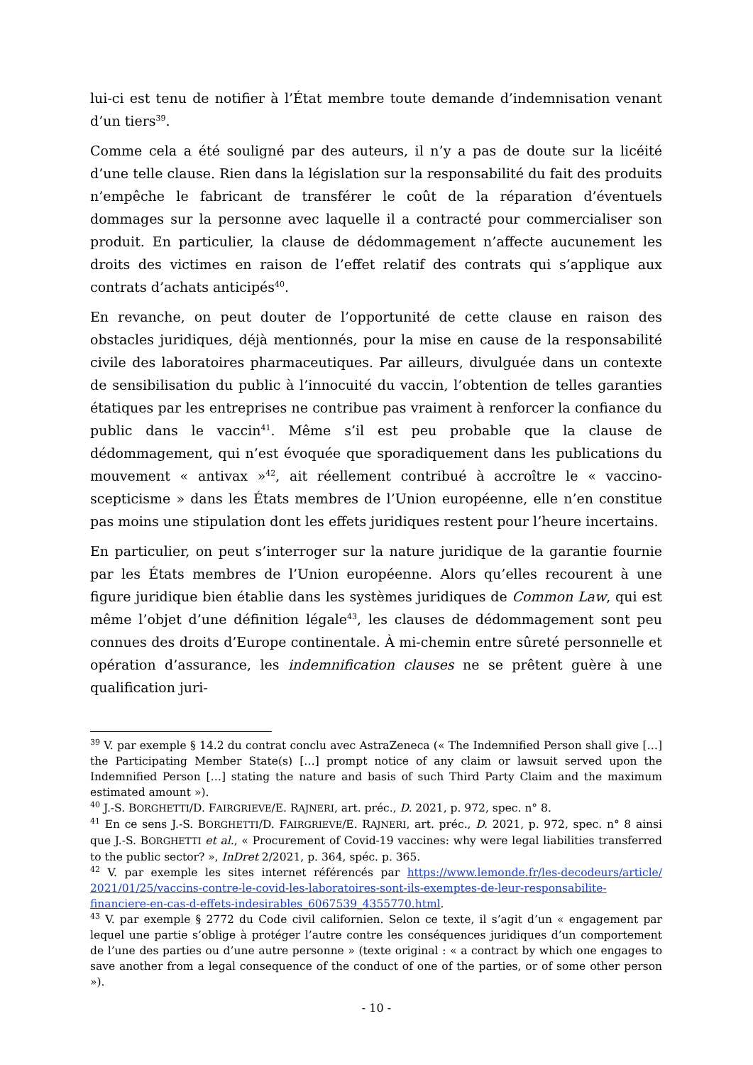lui-ci est tenu de notifier à l’État membre toute demande d’indemnisation venant d’un tiers<sup>39</sup>.
Comme cela a été souligné par des auteurs, il n’y a pas de doute sur la licéité d’une telle clause. Rien dans la législation sur la responsabilité du fait des produits n’empêche le fabricant de transférer le coût de la réparation d’éventuels dommages sur la personne avec laquelle il a contracté pour commercialiser son produit. En particulier, la clause de dédommagement n’affecte aucunement les droits des victimes en raison de l’effet relatif des contrats qui s’applique aux contrats d’achats anticipés<sup>40</sup>.
En revanche, on peut douter de l’opportunité de cette clause en raison des obstacles juridiques, déjà mentionnés, pour la mise en cause de la responsabilité civile des laboratoires pharmaceutiques. Par ailleurs, divulguée dans un contexte de sensibilisation du public à l’innocuité du vaccin, l’obtention de telles garanties étatiques par les entreprises ne contribue pas vraiment à renforcer la confiance du public dans le vaccin<sup>41</sup>. Même s’il est peu probable que la clause de dédommagement, qui n’est évoquée que sporadiquement dans les publications du mouvement « antivax »<sup>42</sup>, ait réellement contribué à accroître le « vaccino-scepticisme » dans les États membres de l’Union européenne, elle n’en constitue pas moins une stipulation dont les effets juridiques restent pour l’heure incertains.
En particulier, on peut s’interroger sur la nature juridique de la garantie fournie par les États membres de l’Union européenne. Alors qu’elles recourent à une figure juridique bien établie dans les systèmes juridiques de Common Law, qui est même l’objet d’une définition légale<sup>43</sup>, les clauses de dédommagement sont peu connues des droits d’Europe continentale. À mi-chemin entre sûreté personnelle et opération d’assurance, les indemnification clauses ne se prêtent guère à une qualification juri-
<sup>39</sup> V. par exemple § 14.2 du contrat conclu avec AstraZeneca (« The Indemnified Person shall give […] the Participating Member State(s) […] prompt notice of any claim or lawsuit served upon the Indemnified Person […] stating the nature and basis of such Third Party Claim and the maximum estimated amount »).
<sup>40</sup> J.-S. BORGHETTI/D. FAIRGRIEVE/E. RAJNERI, art. préc., D. 2021, p. 972, spec. n° 8.
<sup>41</sup> En ce sens J.-S. BORGHETTI/D. FAIRGRIEVE/E. RAJNERI, art. préc., D. 2021, p. 972, spec. n° 8 ainsi que J.-S. BORGHETTI et al., « Procurement of Covid-19 vaccines: why were legal liabilities transferred to the public sector? », InDret 2/2021, p. 364, spéc. p. 365.
<sup>42</sup> V. par exemple les sites internet référencés par https://www.lemonde.fr/les-decodeurs/article/ 2021/01/25/vaccins-contre-le-covid-les-laboratoires-sont-ils-exemptes-de-leur-responsabilite-financiere-en-cas-d-effets-indesirables_6067539_4355770.html.
<sup>43</sup> V. par exemple § 2772 du Code civil californien. Selon ce texte, il s’agit d’un « engagement par lequel une partie s’oblige à protéger l’autre contre les conséquences juridiques d’un comportement de l’une des parties ou d’une autre personne » (texte original : « a contract by which one engages to save another from a legal consequence of the conduct of one of the parties, or of some other person »).
- 10 -